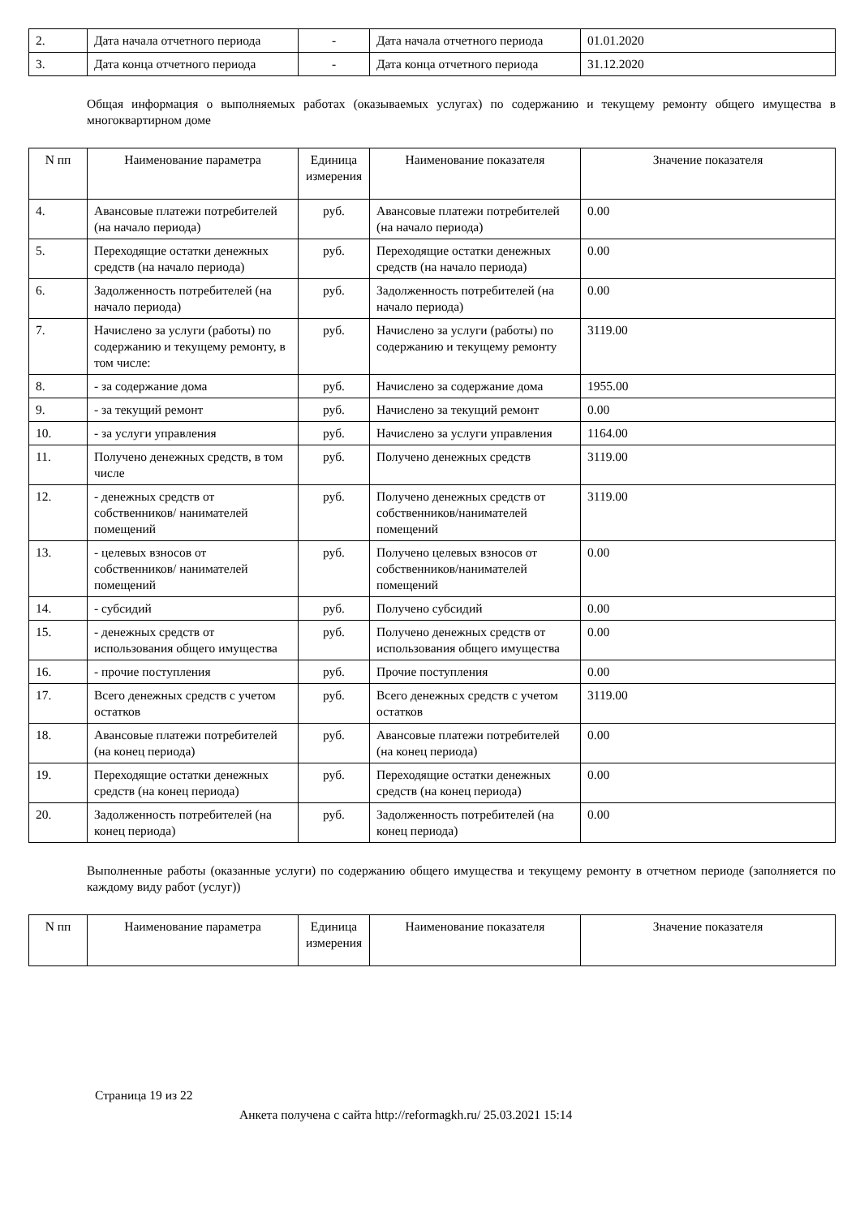| 2. | Дата начала отчетного периода | - | Дата начала отчетного периода | 01.01.2020 |
| 3. | Дата конца отчетного периода | - | Дата конца отчетного периода | 31.12.2020 |
Общая информация о выполняемых работах (оказываемых услугах) по содержанию и текущему ремонту общего имущества в многоквартирном доме
| N пп | Наименование параметра | Единица измерения | Наименование показателя | Значение показателя |
| --- | --- | --- | --- | --- |
| 4. | Авансовые платежи потребителей (на начало периода) | руб. | Авансовые платежи потребителей (на начало периода) | 0.00 |
| 5. | Переходящие остатки денежных средств (на начало периода) | руб. | Переходящие остатки денежных средств (на начало периода) | 0.00 |
| 6. | Задолженность потребителей (на начало периода) | руб. | Задолженность потребителей (на начало периода) | 0.00 |
| 7. | Начислено за услуги (работы) по содержанию и текущему ремонту, в том числе: | руб. | Начислено за услуги (работы) по содержанию и текущему ремонту | 3119.00 |
| 8. | - за содержание дома | руб. | Начислено за содержание дома | 1955.00 |
| 9. | - за текущий ремонт | руб. | Начислено за текущий ремонт | 0.00 |
| 10. | - за услуги управления | руб. | Начислено за услуги управления | 1164.00 |
| 11. | Получено денежных средств, в том числе | руб. | Получено денежных средств | 3119.00 |
| 12. | - денежных средств от собственников/ нанимателей помещений | руб. | Получено денежных средств от собственников/нанимателей помещений | 3119.00 |
| 13. | - целевых взносов от собственников/ нанимателей помещений | руб. | Получено целевых взносов от собственников/нанимателей помещений | 0.00 |
| 14. | - субсидий | руб. | Получено субсидий | 0.00 |
| 15. | - денежных средств от использования общего имущества | руб. | Получено денежных средств от использования общего имущества | 0.00 |
| 16. | - прочие поступления | руб. | Прочие поступления | 0.00 |
| 17. | Всего денежных средств с учетом остатков | руб. | Всего денежных средств с учетом остатков | 3119.00 |
| 18. | Авансовые платежи потребителей (на конец периода) | руб. | Авансовые платежи потребителей (на конец периода) | 0.00 |
| 19. | Переходящие остатки денежных средств (на конец периода) | руб. | Переходящие остатки денежных средств (на конец периода) | 0.00 |
| 20. | Задолженность потребителей (на конец периода) | руб. | Задолженность потребителей (на конец периода) | 0.00 |
Выполненные работы (оказанные услуги) по содержанию общего имущества и текущему ремонту в отчетном периоде (заполняется по каждому виду работ (услуг))
| N пп | Наименование параметра | Единица измерения | Наименование показателя | Значение показателя |
| --- | --- | --- | --- | --- |
Страница 19 из 22
Анкета получена с сайта http://reformagkh.ru/ 25.03.2021 15:14